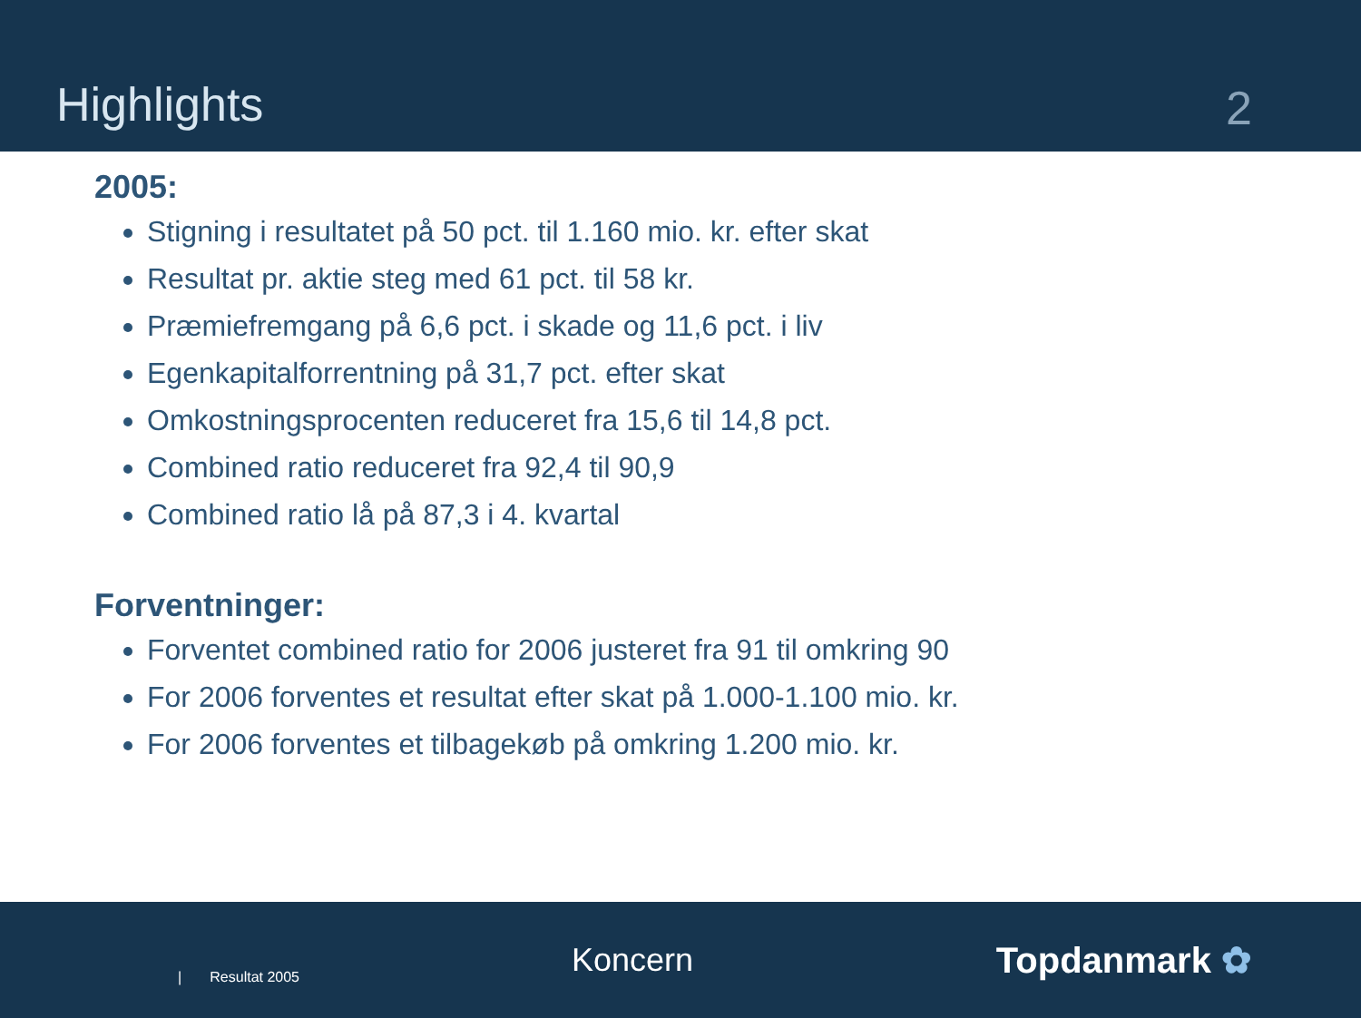Highlights
2
2005:
Stigning i resultatet på 50 pct. til 1.160 mio. kr. efter skat
Resultat pr. aktie steg med 61 pct. til 58 kr.
Præmiefremgang på 6,6 pct. i skade og 11,6 pct. i liv
Egenkapitalforrentning på 31,7 pct. efter skat
Omkostningsprocenten reduceret fra 15,6 til 14,8 pct.
Combined ratio reduceret fra 92,4 til 90,9
Combined ratio lå på 87,3 i 4. kvartal
Forventninger:
Forventet combined ratio for 2006 justeret fra 91 til omkring 90
For 2006 forventes et resultat efter skat på 1.000-1.100 mio. kr.
For 2006 forventes et tilbagekøb på omkring 1.200 mio. kr.
| Resultat 2005
Koncern Topdanmark ✿